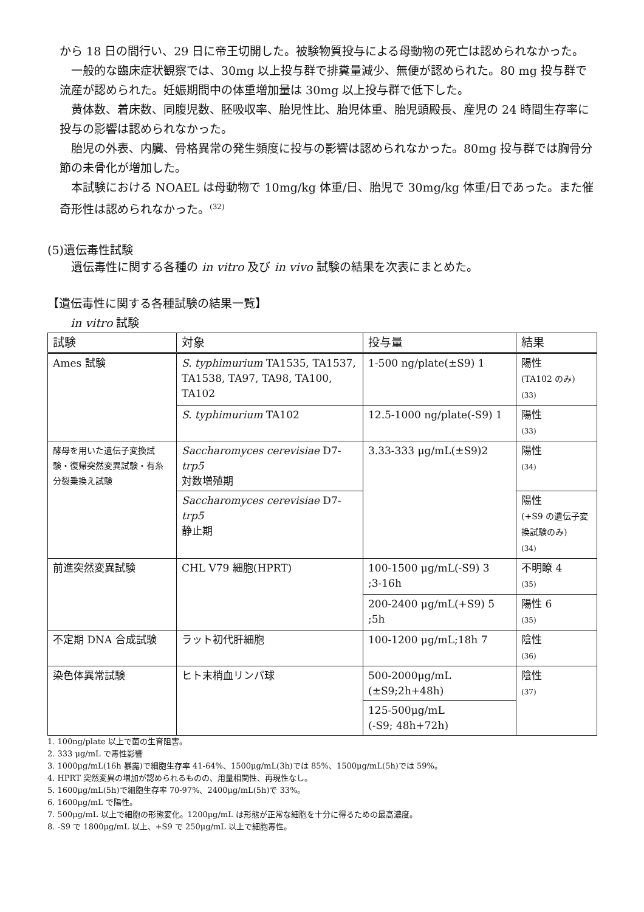から 18 日の間行い、29 日に帝王切開した。被験物質投与による母動物の死亡は認められなかった。
一般的な臨床症状観察では、30mg 以上投与群で排糞量減少、無便が認められた。80 mg 投与群で流産が認められた。妊娠期間中の体重増加量は 30mg 以上投与群で低下した。
黄体数、着床数、同腹児数、胚吸収率、胎児性比、胎児体重、胎児頭殿長、産児の 24 時間生存率に投与の影響は認められなかった。
胎児の外表、内臓、骨格異常の発生頻度に投与の影響は認められなかった。80mg 投与群では胸骨分節の未骨化が増加した。
本試験における NOAEL は母動物で 10mg/kg 体重/日、胎児で 30mg/kg 体重/日であった。また催奇形性は認められなかった。<sup>(32)</sup>
(5)遺伝毒性試験
遺伝毒性に関する各種の in vitro 及び in vivo 試験の結果を次表にまとめた。
【遺伝毒性に関する各種試験の結果一覧】
in vitro 試験
| 試験 | 対象 | 投与量 | 結果 |
| --- | --- | --- | --- |
| Ames 試験 | S. typhimurium TA1535, TA1537, TA1538, TA97, TA98, TA100, TA102 | 1-500 ng/plate(±S9) 1 | 陽性 (TA102 のみ) (33) |
| | S. typhimurium TA102 | 12.5-1000 ng/plate(-S9) 1 | 陽性 (33) |
| 酵母を用いた遺伝子変換試験・復帰突然変異試験・有糸分裂乗換え試験 | Saccharomyces cerevisiae D7- trp5 対数増殖期 | 3.33-333 μg/mL(±S9)2 | 陽性 (34) |
| | Saccharomyces cerevisiae D7- trp5 静止期 | | 陽性 (+S9 の遺伝子変換試験のみ) (34) |
| 前進突然変異試験 | CHL V79 細胞(HPRT) | 100-1500 μg/mL(-S9) 3 ;3-16h | 不明瞭 4 (35) |
| | | 200-2400 μg/mL(+S9) 5 ;5h | 陽性 6 (35) |
| 不定期 DNA 合成試験 | ラット初代肝細胞 | 100-1200 μg/mL;18h 7 | 陰性 (36) |
| 染色体異常試験 | ヒト末梢血リンパ球 | 500-2000μg/mL (±S9;2h+48h) | 陰性 (37) |
| | | 125-500μg/mL (-S9; 48h+72h) | |
1. 100ng/plate 以上で菌の生育阻害。
2. 333 μg/mL で毒性影響
3. 1000μg/mL(16h 暴露)で細胞生存率 41-64%、1500μg/mL(3h)では 85%、1500μg/mL(5h)では 59%。
4. HPRT 突然変異の増加が認められるものの、用量相関性、再現性なし。
5. 1600μg/mL(5h)で細胞生存率 70-97%、2400μg/mL(5h)で 33%。
6. 1600μg/mL で陽性。
7. 500μg/mL 以上で細胞の形態変化。1200μg/mL は形態が正常な細胞を十分に得るための最高濃度。
8. -S9 で 1800μg/mL 以上、+S9 で 250μg/mL 以上で細胞毒性。